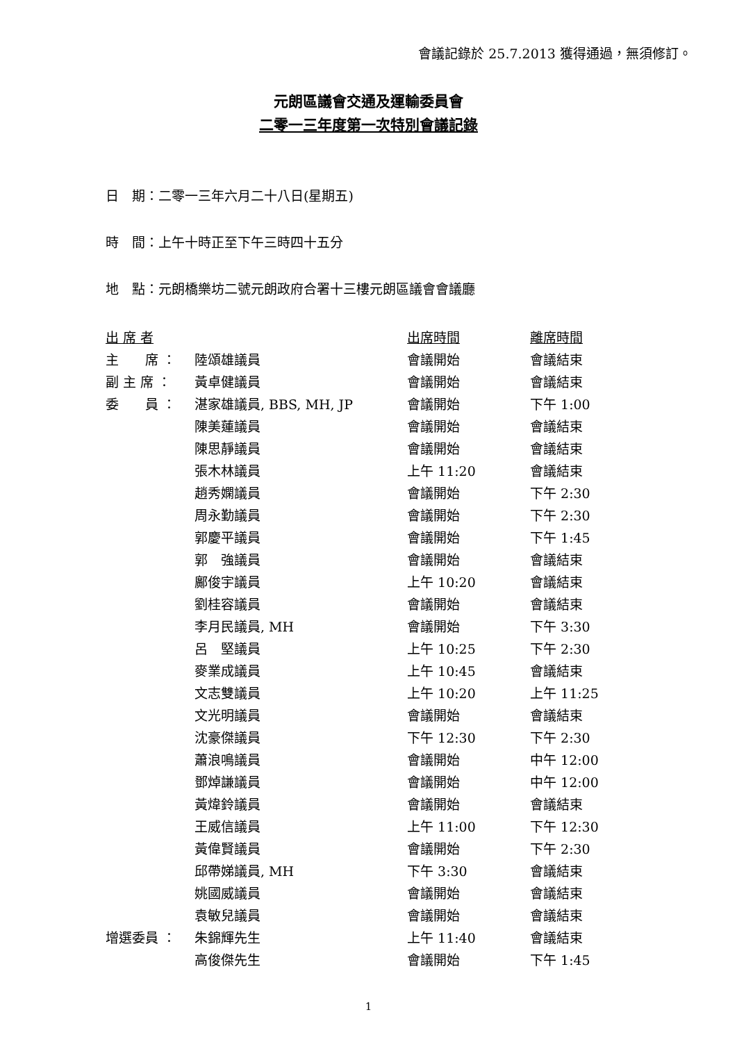會議記錄於 25.7.2013 獲得通過，無須修訂。
元朗區議會交通及運輸委員會
二零一三年度第一次特別會議記錄
日　期：二零一三年六月二十八日(星期五)
時　間：上午十時正至下午三時四十五分
地　點：元朗橋樂坊二號元朗政府合署十三樓元朗區議會會議廳
| 出 席 者 | | 出席時間 | 離席時間 |
| --- | --- | --- | --- |
| 主 席 ： | 陸頌雄議員 | 會議開始 | 會議結束 |
| 副 主 席 ： | 黃卓健議員 | 會議開始 | 會議結束 |
| 委 員 ： | 湛家雄議員, BBS, MH, JP | 會議開始 | 下午 1:00 |
| | 陳美蓮議員 | 會議開始 | 會議結束 |
| | 陳思靜議員 | 會議開始 | 會議結束 |
| | 張木林議員 | 上午 11:20 | 會議結束 |
| | 趙秀嫻議員 | 會議開始 | 下午 2:30 |
| | 周永勤議員 | 會議開始 | 下午 2:30 |
| | 郭慶平議員 | 會議開始 | 下午 1:45 |
| | 郭 強議員 | 會議開始 | 會議結束 |
| | 鄺俊宇議員 | 上午 10:20 | 會議結束 |
| | 劉桂容議員 | 會議開始 | 會議結束 |
| | 李月民議員, MH | 會議開始 | 下午 3:30 |
| | 呂 堅議員 | 上午 10:25 | 下午 2:30 |
| | 麥業成議員 | 上午 10:45 | 會議結束 |
| | 文志雙議員 | 上午 10:20 | 上午 11:25 |
| | 文光明議員 | 會議開始 | 會議結束 |
| | 沈豪傑議員 | 下午 12:30 | 下午 2:30 |
| | 蕭浪鳴議員 | 會議開始 | 中午 12:00 |
| | 鄧焯謙議員 | 會議開始 | 中午 12:00 |
| | 黃煒鈴議員 | 會議開始 | 會議結束 |
| | 王威信議員 | 上午 11:00 | 下午 12:30 |
| | 黃偉賢議員 | 會議開始 | 下午 2:30 |
| | 邱帶娣議員, MH | 下午 3:30 | 會議結束 |
| | 姚國威議員 | 會議開始 | 會議結束 |
| | 袁敏兒議員 | 會議開始 | 會議結束 |
| 增選委員 ： | 朱錦輝先生 | 上午 11:40 | 會議結束 |
| | 高俊傑先生 | 會議開始 | 下午 1:45 |
1